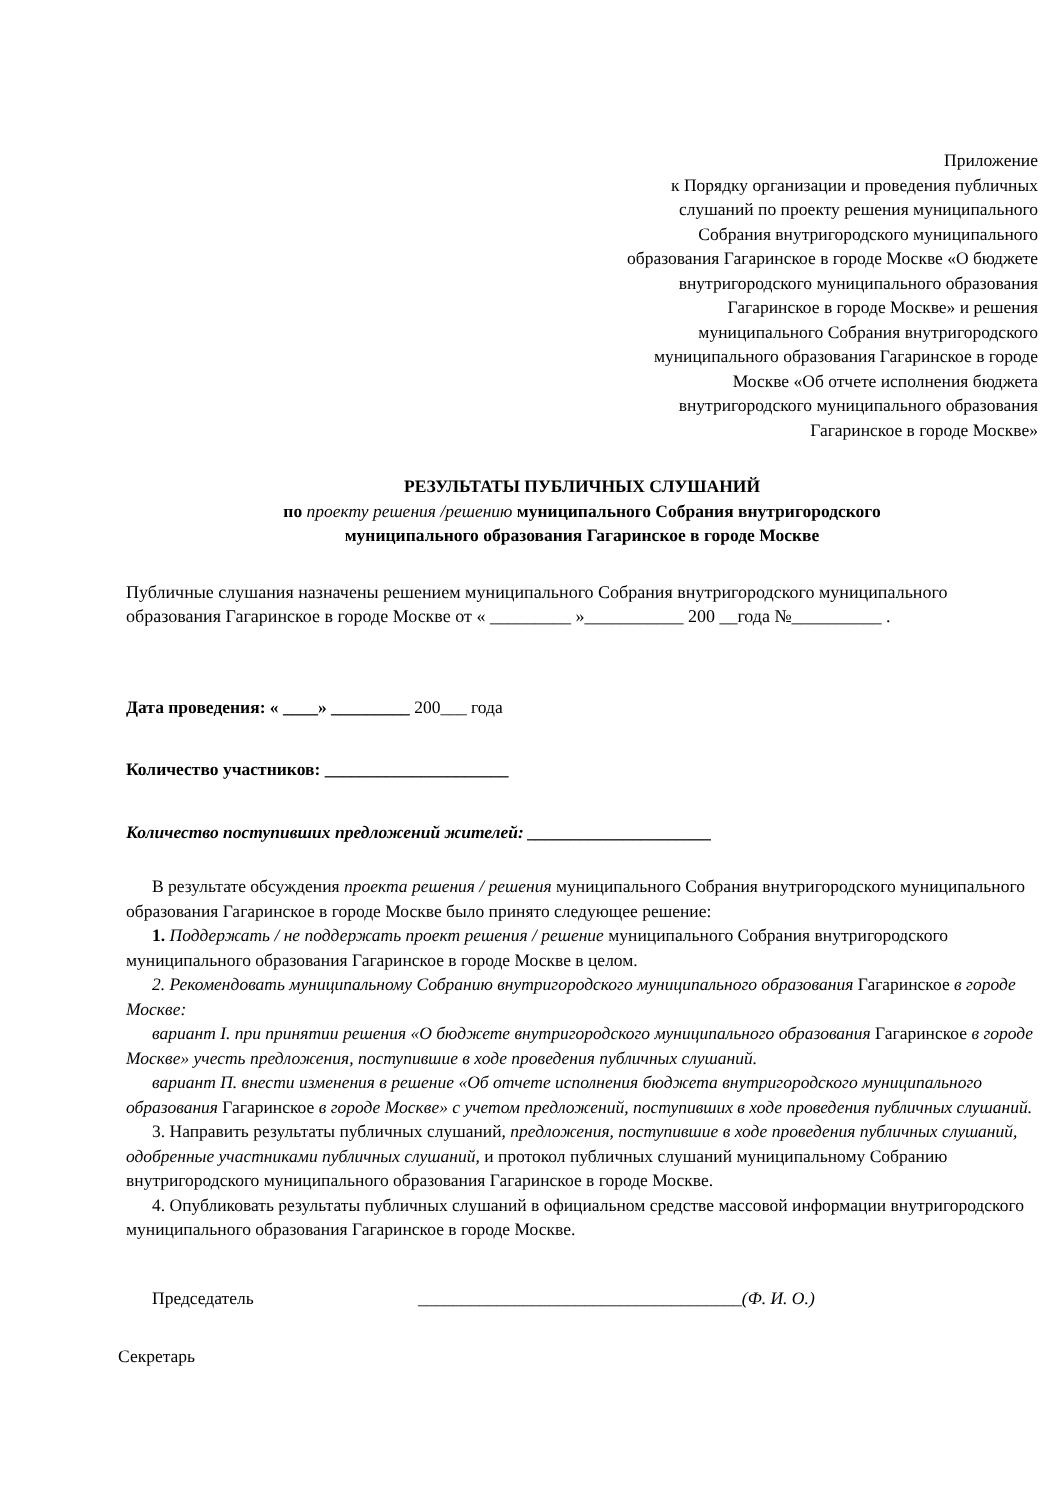Приложение
к Порядку организации и проведения публичных
слушаний по проекту решения муниципального
Собрания внутригородского муниципального
образования Гагаринское в городе Москве «О бюджете
внутригородского муниципального образования
Гагаринское в городе Москве» и решения
муниципального Собрания внутригородского
муниципального образования Гагаринское в городе
Москве «Об отчете исполнения бюджета
внутригородского муниципального образования
Гагаринское в городе Москве»
РЕЗУЛЬТАТЫ ПУБЛИЧНЫХ СЛУШАНИЙ
по проекту решения /решению муниципального Собрания внутригородского
муниципального образования Гагаринское в городе Москве
Публичные слушания назначены решением муниципального Собрания внутригородского муниципального образования Гагаринское в городе Москве от « _________ »___________ 200 __года №__________ .
Дата проведения: « ____» _________ 200___ года
Количество участников: _____________________
Количество поступивших предложений жителей: _____________________
В результате обсуждения проекта решения / решения муниципального Собрания внутригородского муниципального образования Гагаринское в городе Москве было принято следующее решение:
1. Поддержать / не поддержать проект решения / решение муниципального Собрания внутригородского муниципального образования Гагаринское в городе Москве в целом.
2. Рекомендовать муниципальному Собранию внутригородского муниципального образования Гагаринское в городе Москве:
вариант I. при принятии решения «О бюджете внутригородского муниципального образования Гагаринское в городе Москве» учесть предложения, поступившие в ходе проведения публичных слушаний.
вариант П. внести изменения в решение «Об отчете исполнения бюджета внутригородского муниципального образования Гагаринское в городе Москве» с учетом предложений, поступивших в ходе проведения публичных слушаний.
3. Направить результаты публичных слушаний, предложения, поступившие в ходе проведения публичных слушаний, одобренные участниками публичных слушаний, и протокол публичных слушаний муниципальному Собранию внутригородского муниципального образования Гагаринское в городе Москве.
4. Опубликовать результаты публичных слушаний в официальном средстве массовой информации внутригородского муниципального образования Гагаринское в городе Москве.
Председатель _____________________________________(Ф. И. О.)
Секретарь